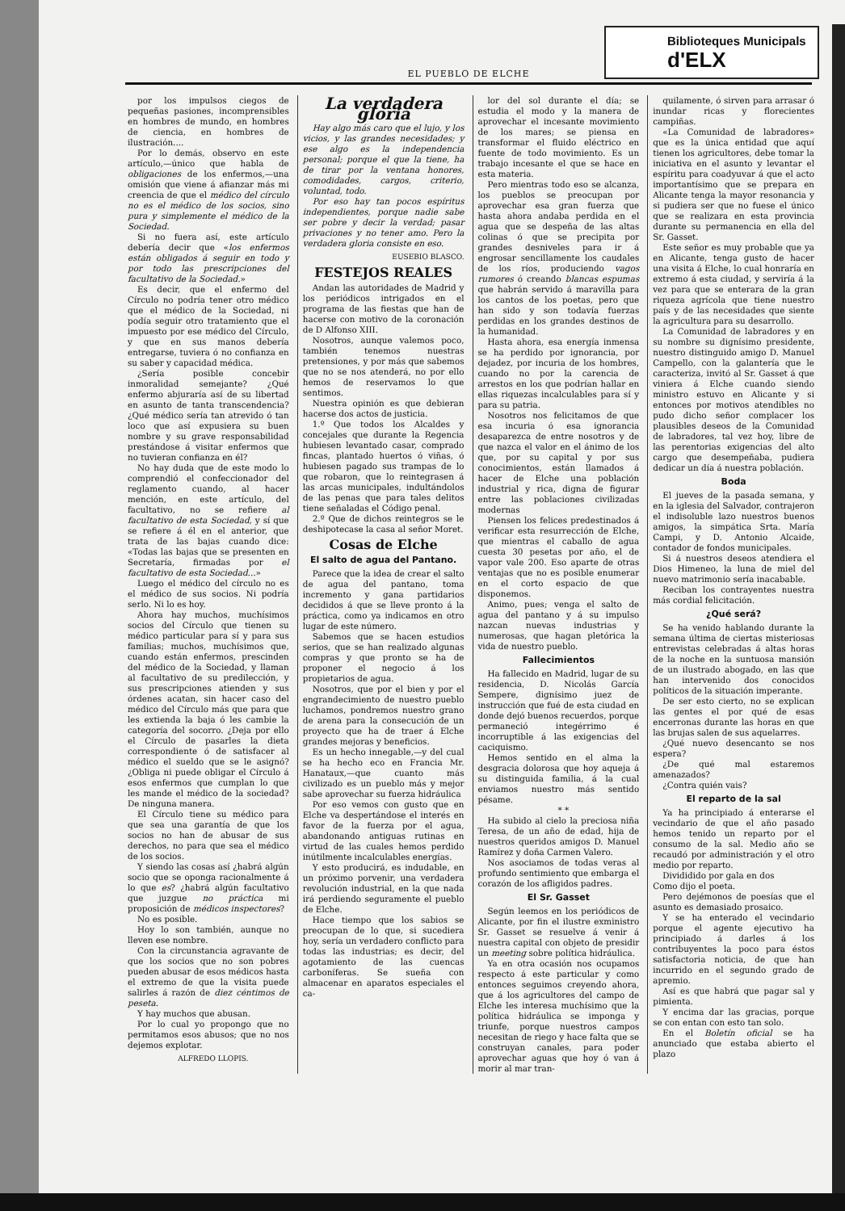Biblioteques Municipals
d'ELX
EL PUEBLO DE ELCHE
por los impulsos ciegos de pequeñas pasiones, incomprensibles en hombres de mundo, en hombres de ciencia, en hombres de ilustración....
Por lo demás, observo en este artículo,—único que habla de obligaciones de los enfermos,—una omisión que viene á afianzar más mi creencia de que el médico del círculo no es el médico de los socios, sino pura y simplemente el médico de la Sociedad.
Si no fuera así, este artículo debería decir que «los enfermos están obligados á seguir en todo y por todo las prescripciones del facultativo de la Sociedad.»
Es decir, que el enfermo del Círculo no podría tener otro médico que el médico de la Sociedad, ni podía seguir otro tratamiento que el impuesto por ese médico del Círculo, y que en sus manos debería entregarse, tuviera ó no confianza en su saber y capacidad médica.
¿Sería posible concebir inmoralidad semejante? ¿Qué enfermo abjuraría así de su libertad en asunto de tanta transcendencia? ¿Qué médico sería tan atrevido ó tan loco que así expusiera su buen nombre y su grave responsabilidad prestándose á visitar enfermos que no tuvieran confianza en él?
No hay duda que de este modo lo comprendió el confeccionador del reglamento cuando, al hacer mención, en este artículo, del facultativo, no se refiere al facultativo de esta Sociedad, y sí que se refiere á él en el anterior, que trata de las bajas cuando dice: «Todas las bajas que se presenten en Secretaría, firmadas por el facultativo de esta Sociedad...»
Luego el médico del círculo no es el médico de sus socios. Ni podría serlo. Ni lo es hoy.
Ahora hay muchos, muchísimos socios del Círculo que tienen su médico particular para sí y para sus familias; muchos, muchísimos que, cuando están enfermos, prescinden del médico de la Sociedad, y llaman al facultativo de su predilección, y sus prescripciones atienden y sus órdenes acatan, sin hacer caso del médico del Círculo más que para que les extienda la baja ó les cambie la categoría del socorro. ¿Deja por ello el Círculo de pasarles la dieta correspondiente ó de satisfacer al médico el sueldo que se le asignó? ¿Obliga ni puede obligar el Círculo á esos enfermos que cumplan lo que les mande el médico de la sociedad? De ninguna manera.
El Círculo tiene su médico para que sea una garantía de que los socios no han de abusar de sus derechos, no para que sea el médico de los socios.
Y siendo las cosas así ¿habrá algún socio que se oponga racionalmente á lo que es? ¿habrá algún facultativo que juzgue no práctica mi proposición de médicos inspectores?
No es posible.
Hoy lo son también, aunque no lleven ese nombre.
Con la circunstancia agravante de que los socios que no son pobres pueden abusar de esos médicos hasta el extremo de que la visita puede salirles á razón de diez céntimos de peseta.
Y hay muchos que abusan.
Por lo cual yo propongo que no permitamos esos abusos; que no nos dejemos explotar.
ALFREDO LLOPIS.
La verdadera gloria
Hay algo más caro que el lujo, y los vicios, y las grandes necesidades; y ese algo es la independencia personal; porque el que la tiene, ha de tirar por la ventana honores, comodidades, cargos, criterio, voluntad, todo.
Por eso hay tan pocos espíritus independientes, porque nadie sabe ser pobre y decir la verdad; pasar privaciones y no tener amo. Pero la verdadera gloria consiste en eso.
EUSEBIO BLASCO.
FESTEJOS REALES
Andan las autoridades de Madrid y los periódicos intrigados en el programa de las fiestas que han de hacerse con motivo de la coronación de D Alfonso XIII.
Nosotros, aunque valemos poco, también tenemos nuestras pretensiones, y por más que sabemos que no se nos atenderá, no por ello hemos de reservamos lo que sentimos.
Nuestra opinión es que debieran hacerse dos actos de justicia.
1.º Que todos los Alcaldes y concejales que durante la Regencia hubiesen levantado casar, comprado fincas, plantado huertos ó viñas, ó hubiesen pagado sus trampas de lo que robaron, que lo reintegrasen á las arcas municipales, indultándolos de las penas que para tales delitos tiene señaladas el Código penal.
2.º Que de dichos reintegros se le deshipotecase la casa al señor Moret.
Cosas de Elche
El salto de agua del Pantano.
Parece que la idea de crear el salto de agua del pantano, toma incremento y gana partidarios decididos á que se lleve pronto á la práctica, como ya indicamos en otro lugar de este número.
Sabemos que se hacen estudios serios, que se han realizado algunas compras y que pronto se ha de proponer el negocio á los propietarios de agua.
Nosotros, que por el bien y por el engrandecimiento de nuestro pueblo luchamos, pondremos nuestro grano de arena para la consecución de un proyecto que ha de traer á Elche grandes mejoras y beneficios.
Es un hecho innegable,—y del cual se ha hecho eco en Francia Mr. Hanataux,—que cuanto más civilizado es un pueblo más y mejor sabe aprovechar su fuerza hidráulica
Por eso vemos con gusto que en Elche va despertándose el interés en favor de la fuerza por el agua, abandonando antiguas rutinas en virtud de las cuales hemos perdido inútilmente incalculables energías.
Y esto producirá, es indudable, en un próximo porvenir, una verdadera revolución industrial, en la que nada irá perdiendo seguramente el pueblo de Elche.
Hace tiempo que los sabios se preocupan de lo que, si sucediera hoy, sería un verdadero conflicto para todas las industrias; es decir, del agotamiento de las cuencas carboníferas. Se sueña con almacenar en aparatos especiales el ca-
lor del sol durante el día; se estudia el modo y la manera de aprovechar el incesante movimiento de los mares; se piensa en transformar el fluido eléctrico en fuente de todo movimiento. Es un trabajo incesante el que se hace en esta materia.
Pero mientras todo eso se alcanza, los pueblos se preocupan por aprovechar esa gran fuerza que hasta ahora andaba perdida en el agua que se despeña de las altas colinas ó que se precipita por grandes desniveles para ir á engrosar sencillamente los caudales de los ríos, produciendo vagos rumores ó creando blancas espumas que habrán servido á maravilla para los cantos de los poetas, pero que han sido y son todavía fuerzas perdidas en los grandes destinos de la humanidad.
Hasta ahora, esa energía inmensa se ha perdido por ignorancia, por dejadez, por incuria de los hombres, cuando no por la carencia de arrestos en los que podrían hallar en ellas riquezas incalculables para sí y para su patria.
Nosotros nos felicitamos de que esa incuria ó esa ignorancia desaparezca de entre nosotros y de que nazca el valor en el ánimo de los que, por su capital y por sus conocimientos, están llamados á hacer de Elche una población industrial y rica, digna de figurar entre las poblaciones civilizadas modernas
Piensen los felices predestinados á verificar esta resurrección de Elche, que mientras el caballo de agua cuesta 30 pesetas por año, el de vapor vale 200. Eso aparte de otras ventajas que no es posible enumerar en el corto espacio de que disponemos.
Animo, pues; venga el salto de agua del pantano y á su impulso nazcan nuevas industrias y numerosas, que hagan pletórica la vida de nuestro pueblo.
Fallecimientos
Ha fallecido en Madrid, lugar de su residencia, D. Nicolás García Sempere, dignísimo juez de instrucción que fué de esta ciudad en donde dejó buenos recuerdos, porque permaneció integérrimo é incorruptible á las exigencias del caciquismo.
Hemos sentido en el alma la desgracia dolorosa que hoy aqueja á su distinguida familia, á la cual enviamos nuestro más sentido pésame.
* *
Ha subido al cielo la preciosa niña Teresa, de un año de edad, hija de nuestros queridos amigos D. Manuel Ramírez y doña Carmen Valero.
Nos asociamos de todas veras al profundo sentimiento que embarga el corazón de los afligidos padres.
El Sr. Gasset
Según leemos en los periódicos de Alicante, por fin el ilustre exministro Sr. Gasset se resuelve á venir á nuestra capital con objeto de presidir un meeting sobre política hidráulica.
Ya en otra ocasión nos ocupamos respecto á este particular y como entonces seguimos creyendo ahora, que á los agricultores del campo de Elche les interesa muchísimo que la política hidráulica se imponga y triunfe, porque nuestros campos necesitan de riego y hace falta que se construyan canales, para poder aprovechar aguas que hoy ó van á morir al mar tran-
quilamente, ó sirven para arrasar ó inundar ricas y florecientes campiñas.
«La Comunidad de labradores» que es la única entidad que aquí tienen los agricultores, debe tomar la iniciativa en el asunto y levantar el espíritu para coadyuvar á que el acto importantísimo que se prepara en Alicante tenga la mayor resonancia y si pudiera ser que no fuese el único que se realizara en esta provincia durante su permanencia en ella del Sr. Gasset.
Este señor es muy probable que ya en Alicante, tenga gusto de hacer una visita á Elche, lo cual honraría en extremo á esta ciudad, y serviría á la vez para que se enterara de la gran riqueza agrícola que tiene nuestro país y de las necesidades que siente la agricultura para su desarrollo.
La Comunidad de labradores y en su nombre su dignísimo presidente, nuestro distinguido amigo D. Manuel Campello, con la galantería que le caracteriza, invitó al Sr. Gasset á que viniera á Elche cuando siendo ministro estuvo en Alicante y si entonces por motivos atendibles no pudo dicho señor complacer los plausibles deseos de la Comunidad de labradores, tal vez hoy, libre de las perentorias exigencias del alto cargo que desempeñaba, pudiera dedicar un día á nuestra población.
Boda
El jueves de la pasada semana, y en la iglesia del Salvador, contrajeron el indisoluble lazo nuestros buenos amigos, la simpática Srta. María Campi, y D. Antonio Alcaide, contador de fondos municipales.
Si á nuestros deseos atendiera el Dios Himeneo, la luna de miel del nuevo matrimonio sería inacabable.
Reciban los contrayentes nuestra más cordial felicitación.
¿Qué será?
Se ha venido hablando durante la semana última de ciertas misteriosas entrevistas celebradas á altas horas de la noche en la suntuosa mansión de un ilustrado abogado, en las que han intervenido dos conocidos políticos de la situación imperante.
De ser esto cierto, no se explican las gentes el por qué de esas encerronas durante las horas en que las brujas salen de sus aquelarres.
¿Qué nuevo desencanto se nos espera?
¿De qué mal estaremos amenazados?
¿Contra quién vais?
El reparto de la sal
Ya ha principiado á enterarse el vecindario de que el año pasado hemos tenido un reparto por el consumo de la sal. Medio año se recaudó por administración y el otro medio por reparto.
Divididido por gala en dos
Como dijo el poeta.
Pero dejémonos de poesías que el asunto es demasiado prosaico.
Y se ha enterado el vecindario porque el agente ejecutivo ha principiado á darles á los contribuyentes la poco para éstos satisfactoria noticia, de que han incurrido en el segundo grado de apremio.
Así es que habrá que pagar sal y pimienta.
Y encima dar las gracias, porque se con entan con esto tan solo.
En el Boletín oficial se ha anunciado que estaba abierto el plazo